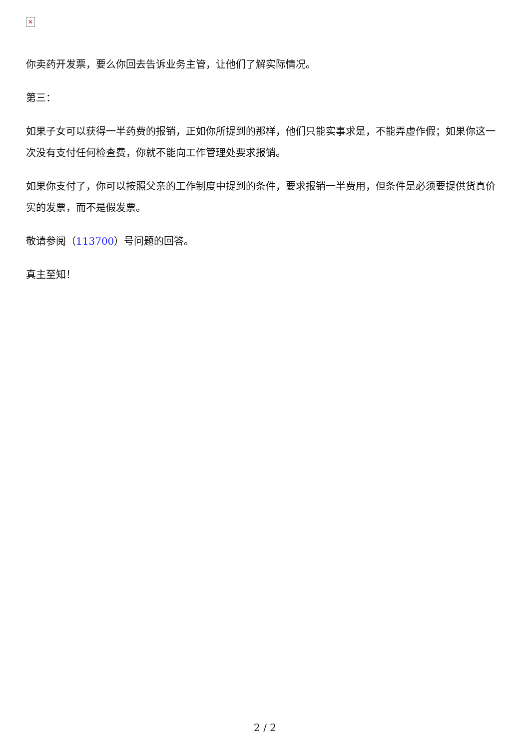✕
你卖药开发票，要么你回去告诉业务主管，让他们了解实际情况。
第三：
如果子女可以获得一半药费的报销，正如你所提到的那样，他们只能实事求是，不能弄虚作假；如果你这一次没有支付任何检查费，你就不能向工作管理处要求报销。
如果你支付了，你可以按照父亲的工作制度中提到的条件，要求报销一半费用，但条件是必须要提供货真价实的发票，而不是假发票。
敬请参阅（113700）号问题的回答。
真主至知！
2 / 2